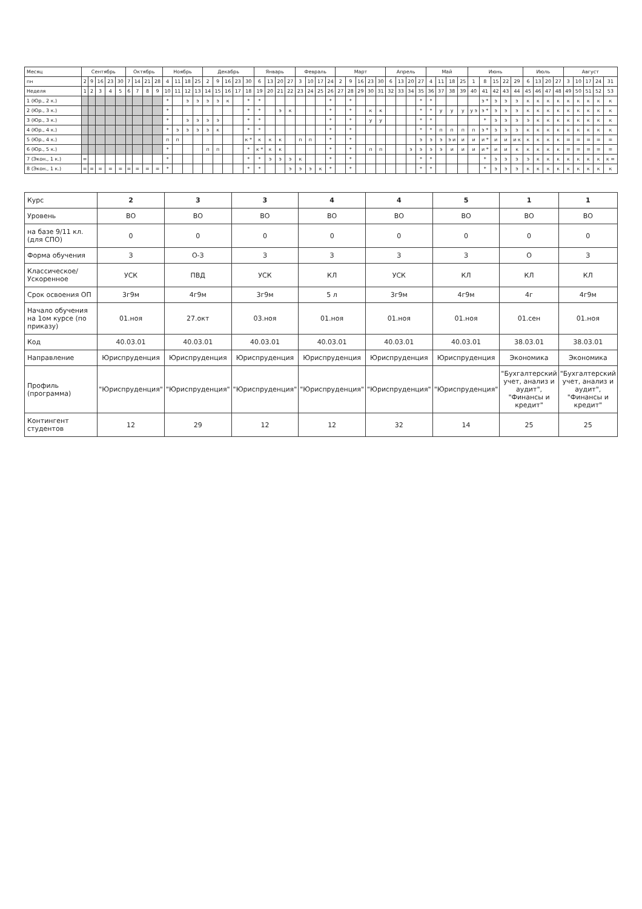| Месяц | Сентябрь | | | | | Октябрь | | | | Ноябрь | | | | Декабрь | | | | | Январь | | | | Февраль | | | | Март | | | | | Апрель | | | | Май | | | | Июнь | | | | | Июль | | | | Август | | | | |
| --- | --- | --- | --- | --- | --- | --- | --- | --- | --- | --- | --- | --- | --- | --- | --- | --- | --- | --- | --- | --- | --- | --- | --- | --- | --- | --- | --- | --- | --- | --- | --- | --- | --- | --- | --- | --- | --- | --- | --- | --- | --- | --- | --- | --- | --- | --- | --- | --- | --- | --- | --- | --- | --- |
| пн | 2 | 9 | 16 | 23 | 30 | 7 | 14 | 21 | 28 | 4 | 11 | 18 | 25 | 2 | 9 | 16 | 23 | 30 | 6 | 13 | 20 | 27 | 3 | 10 | 17 | 24 | 2 | 9 | 16 | 23 | 30 | 6 | 13 | 20 | 27 | 4 | 11 | 18 | 25 | 1 | 8 | 15 | 22 | 29 | 6 | 13 | 20 | 27 | 3 | 10 | 17 | 24 | 31 |
| Неделя | 1 | 2 | 3 | 4 | 5 | 6 | 7 | 8 | 9 | 10 | 11 | 12 | 13 | 14 | 15 | 16 | 17 | 18 | 19 | 20 | 21 | 22 | 23 | 24 | 25 | 26 | 27 | 28 | 29 | 30 | 31 | 32 | 33 | 34 | 35 | 36 | 37 | 38 | 39 | 40 | 41 | 42 | 43 | 44 | 45 | 46 | 47 | 48 | 49 | 50 | 51 | 52 | 53 |
| 1 (Юр., 2 к.) | | | | | | | | | | * | | э | э | э | э | к | | * | * | | | | | | | * | | * | | | | | | | * | * | | | | | э * | э | э | э | к | к | к | к | к | к | к | к | к |
| 2 (Юр., 3 к.) | | | | | | | | | | * | | | | | | | | * | * | | э | к | | | | * | | * | | к | к | | | | * | * | у | у | у | у э | э * | э | э | э | к | к | к | к | к | к | к | к | к |
| 3 (Юр., 3 к.) | | | | | | | | | | * | | э | э | э | э | | | * | * | | | | | | | * | | * | | у | у | | | | * | * | | | | | * | э | э | э | э | к | к | к | к | к | к | к | к |
| 4 (Юр., 4 к.) | | | | | | | | | | * | э | э | э | э | к | | | * | * | | | | | | | * | | * | | | | | | | * | * | п | п | п | п | э * | э | э | э | к | к | к | к | к | к | к | к | к |
| 5 (Юр., 4 к.) | | | | | | | | | | п | п | | | | | | | к * | к | к | к | | п | п | | * | | * | | | | | | | э | э | э | э и | и | и | и * | и | и | и к | к | к | к | к | = | = | = | = | = |
| 6 (Юр., 5 к.) | | | | | | | | | | * | | | | п | п | | | * | к * | к | к | | | | | * | | * | | п | п | | | э | э | э | э | и | и | и | и * | и | и | к | к | к | к | к | = | = | = | = | = |
| 7 (Экон., 1 к.) | = | | | | | | | | | * | | | | | | | | * | * | э | э | э | к | | | * | | * | | | | | | | * | * | | | | | * | э | э | э | э | к | к | к | к | к | к | к | к = |
| 8 (Экон., 1 к.) | = | = | = | = | = | = | = | = | = | * | | | | | | | | * | * | | | э | э | э | к | * | | * | | | | | | | * | * | | | | | * | э | э | э | к | к | к | к | к | к | к | к | к |
| Курс | 2 | 3 | 3 | 4 | 4 | 5 | 1 | 1 |
| Уровень | ВО | ВО | ВО | ВО | ВО | ВО | ВО | ВО |
| на базе 9/11 кл. (для СПО) | 0 | 0 | 0 | 0 | 0 | 0 | 0 | 0 |
| Форма обучения | З | О-З | З | З | З | З | О | З |
| Классическое/ Ускоренное | УСК | ПВД | УСК | КЛ | УСК | КЛ | КЛ | КЛ |
| Срок освоения ОП | 3г9м | 4г9м | 3г9м | 5 л | 3г9м | 4г9м | 4г | 4г9м |
| Начало обучения на 1ом курсе (по приказу) | 01.ноя | 27.окт | 03.ноя | 01.ноя | 01.ноя | 01.ноя | 01.сен | 01.ноя |
| Код | 40.03.01 | 40.03.01 | 40.03.01 | 40.03.01 | 40.03.01 | 40.03.01 | 38.03.01 | 38.03.01 |
| Направление | Юриспруденция | Юриспруденция | Юриспруденция | Юриспруденция | Юриспруденция | Юриспруденция | Экономика | Экономика |
| Профиль (программа) | "Юриспруденция" | "Юриспруденция" | "Юриспруденция" | "Юриспруденция" | "Юриспруденция" | "Юриспруденция" | "Бухгалтерский учет, анализ и аудит", "Финансы и кредит" | "Бухгалтерский учет, анализ и аудит", "Финансы и кредит" |
| Контингент студентов | 12 | 29 | 12 | 12 | 32 | 14 | 25 | 25 |